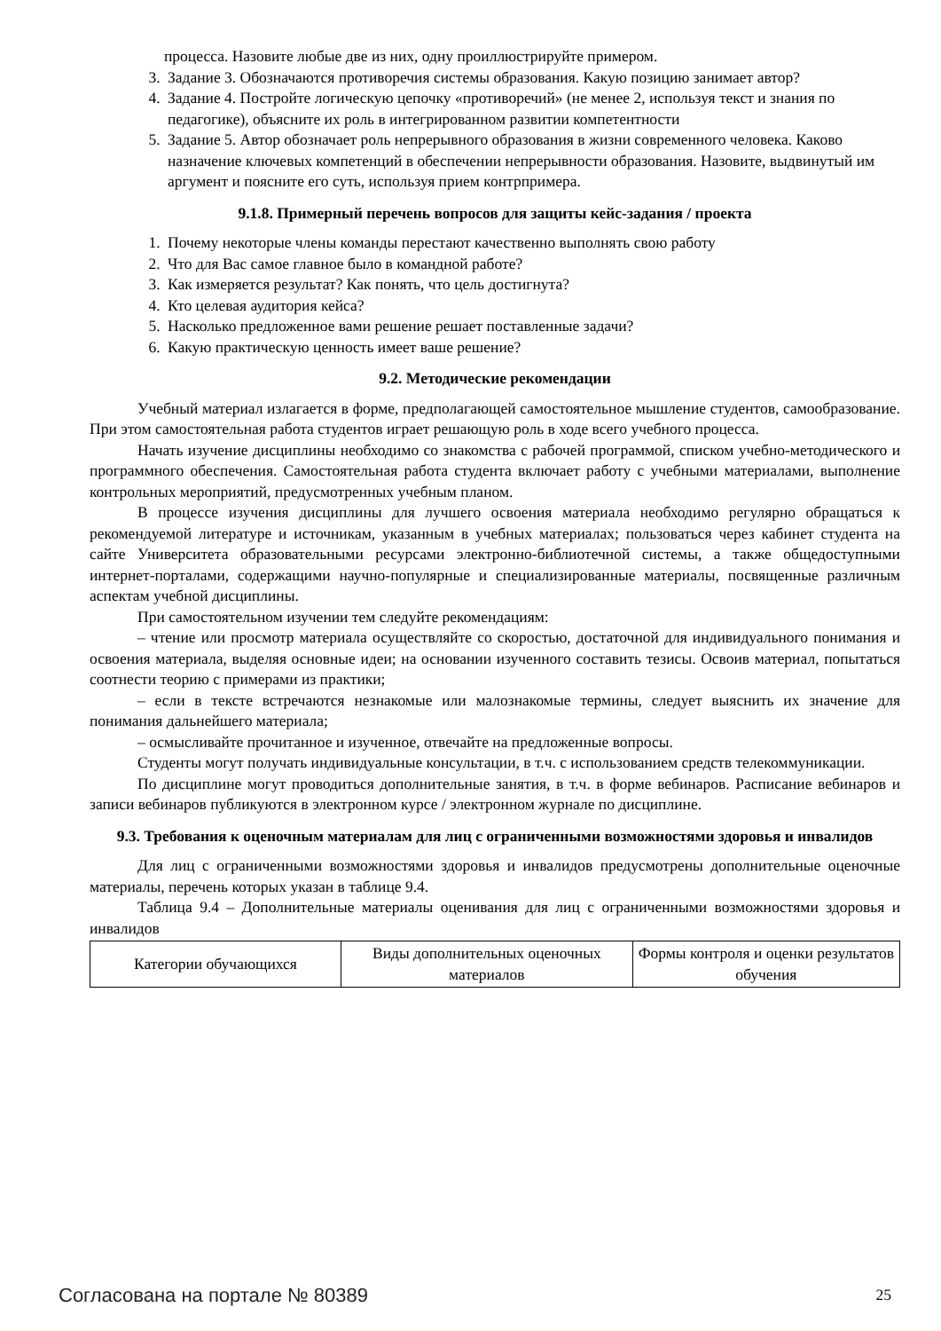процесса. Назовите любые две из них, одну проиллюстрируйте примером.
3. Задание 3. Обозначаются противоречия системы образования. Какую позицию занимает автор?
4. Задание 4. Постройте логическую цепочку «противоречий» (не менее 2, используя текст и знания по педагогике), объясните их роль в интегрированном развитии компетентности
5. Задание 5. Автор обозначает роль непрерывного образования в жизни современного человека. Каково назначение ключевых компетенций в обеспечении непрерывности образования. Назовите, выдвинутый им аргумент и поясните его суть, используя прием контрпримера.
9.1.8. Примерный перечень вопросов для защиты кейс-задания / проекта
1. Почему некоторые члены команды перестают качественно выполнять свою работу
2. Что для Вас самое главное было в командной работе?
3. Как измеряется результат? Как понять, что цель достигнута?
4. Кто целевая аудитория кейса?
5. Насколько предложенное вами решение решает поставленные задачи?
6. Какую практическую ценность имеет ваше решение?
9.2. Методические рекомендации
Учебный материал излагается в форме, предполагающей самостоятельное мышление студентов, самообразование. При этом самостоятельная работа студентов играет решающую роль в ходе всего учебного процесса.
Начать изучение дисциплины необходимо со знакомства с рабочей программой, списком учебно-методического и программного обеспечения. Самостоятельная работа студента включает работу с учебными материалами, выполнение контрольных мероприятий, предусмотренных учебным планом.
В процессе изучения дисциплины для лучшего освоения материала необходимо регулярно обращаться к рекомендуемой литературе и источникам, указанным в учебных материалах; пользоваться через кабинет студента на сайте Университета образовательными ресурсами электронно-библиотечной системы, а также общедоступными интернет-порталами, содержащими научно-популярные и специализированные материалы, посвященные различным аспектам учебной дисциплины.
При самостоятельном изучении тем следуйте рекомендациям:
– чтение или просмотр материала осуществляйте со скоростью, достаточной для индивидуального понимания и освоения материала, выделяя основные идеи; на основании изученного составить тезисы. Освоив материал, попытаться соотнести теорию с примерами из практики;
– если в тексте встречаются незнакомые или малознакомые термины, следует выяснить их значение для понимания дальнейшего материала;
– осмысливайте прочитанное и изученное, отвечайте на предложенные вопросы.
Студенты могут получать индивидуальные консультации, в т.ч. с использованием средств телекоммуникации.
По дисциплине могут проводиться дополнительные занятия, в т.ч. в форме вебинаров. Расписание вебинаров и записи вебинаров публикуются в электронном курсе / электронном журнале по дисциплине.
9.3. Требования к оценочным материалам для лиц с ограниченными возможностями здоровья и инвалидов
Для лиц с ограниченными возможностями здоровья и инвалидов предусмотрены дополнительные оценочные материалы, перечень которых указан в таблице 9.4.
Таблица 9.4 – Дополнительные материалы оценивания для лиц с ограниченными возможностями здоровья и инвалидов
| Категории обучающихся | Виды дополнительных оценочных материалов | Формы контроля и оценки результатов обучения |
Согласована на портале № 80389 25